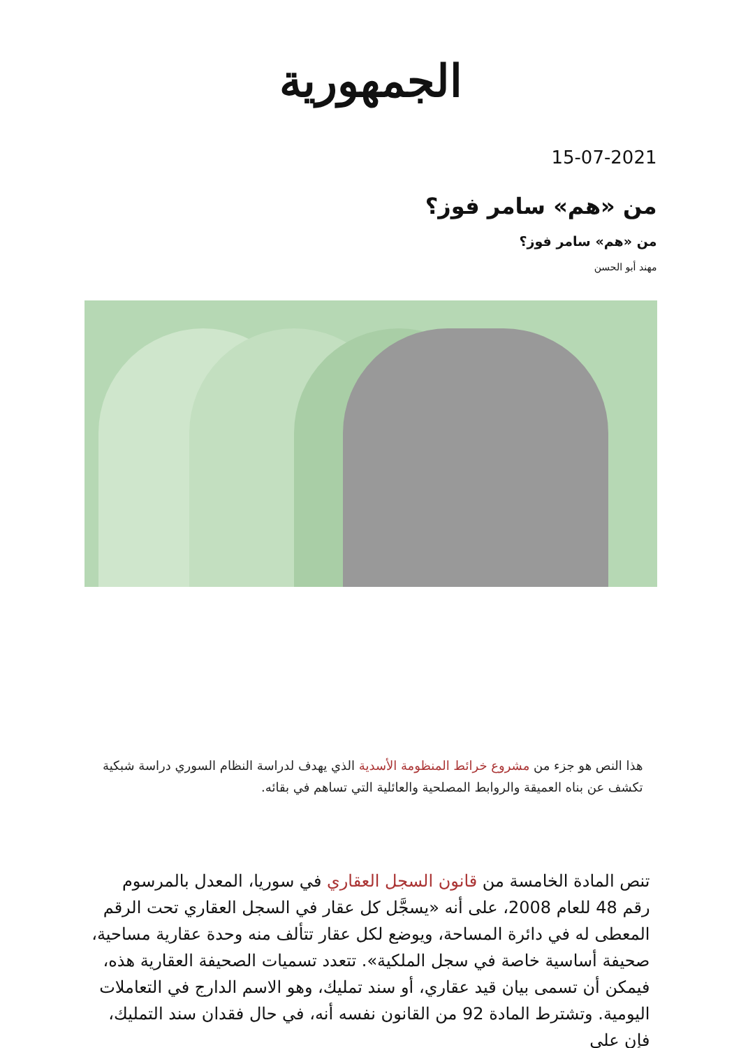الجمهورية
15-07-2021
من «هم» سامر فوز؟
من «هم» سامر فوز؟
مهند أبو الحسن
هذا النص هو جزء من مشروع خرائط المنظومة الأسدية الذي يهدف لدراسة النظام السوري دراسة شبكية تكشف عن بناه العميقة والروابط المصلحية والعائلية التي تساهم في بقائه.
تنص المادة الخامسة من قانون السجل العقاري في سوريا، المعدل بالمرسوم رقم 48 للعام 2008، على أنه «يسجَّل كل عقار في السجل العقاري تحت الرقم المعطى له في دائرة المساحة، ويوضع لكل عقار تتألف منه وحدة عقارية مساحية، صحيفة أساسية خاصة في سجل الملكية». تتعدد تسميات الصحيفة العقارية هذه، فيمكن أن تسمى بيان قيد عقاري، أو سند تمليك، وهو الاسم الدارج في التعاملات اليومية. وتشترط المادة 92 من القانون نفسه أنه، في حال فقدان سند التمليك، فإن على